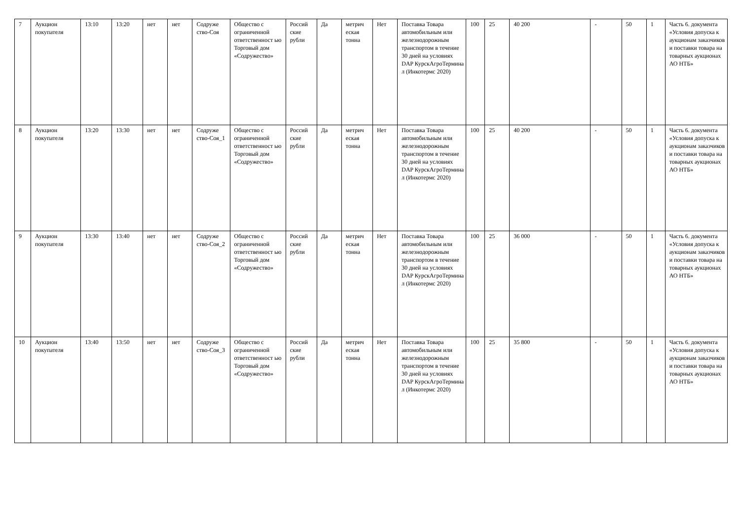| 7 | Аукцион покупателя | 13:10 | 13:20 | нет | нет | Содруже ство-Соя | Общество с ограниченной ответственност ью Торговый дом «Содружество» | Россий ские рубли | Да | метрич еская тонна | Нет | Поставка Товара автомобильным или железнодорожным транспортом в течение 30 дней на условиях DAP КурскАгроТермина л (Инкотермс 2020) | 100 | 25 | 40 200 | - | 50 | 1 | Часть 6. документа «Условия допуска к аукционам заказчиков и поставки товара на товарных аукционах АО НТБ» |
| 8 | Аукцион покупателя | 13:20 | 13:30 | нет | нет | Содруже ство-Соя_1 | Общество с ограниченной ответственност ью Торговый дом «Содружество» | Россий ские рубли | Да | метрич еская тонна | Нет | Поставка Товара автомобильным или железнодорожным транспортом в течение 30 дней на условиях DAP КурскАгроТермина л (Инкотермс 2020) | 100 | 25 | 40 200 | - | 50 | 1 | Часть 6. документа «Условия допуска к аукционам заказчиков и поставки товара на товарных аукционах АО НТБ» |
| 9 | Аукцион покупателя | 13:30 | 13:40 | нет | нет | Содруже ство-Соя_2 | Общество с ограниченной ответственност ью Торговый дом «Содружество» | Россий ские рубли | Да | метрич еская тонна | Нет | Поставка Товара автомобильным или железнодорожным транспортом в течение 30 дней на условиях DAP КурскАгроТермина л (Инкотермс 2020) | 100 | 25 | 36 000 | - | 50 | 1 | Часть 6. документа «Условия допуска к аукционам заказчиков и поставки товара на товарных аукционах АО НТБ» |
| 10 | Аукцион покупателя | 13:40 | 13:50 | нет | нет | Содруже ство-Соя_3 | Общество с ограниченной ответственност ью Торговый дом «Содружество» | Россий ские рубли | Да | метрич еская тонна | Нет | Поставка Товара автомобильным или железнодорожным транспортом в течение 30 дней на условиях DAP КурскАгроТермина л (Инкотермс 2020) | 100 | 25 | 35 800 | - | 50 | 1 | Часть 6. документа «Условия допуска к аукционам заказчиков и поставки товара на товарных аукционах АО НТБ» |